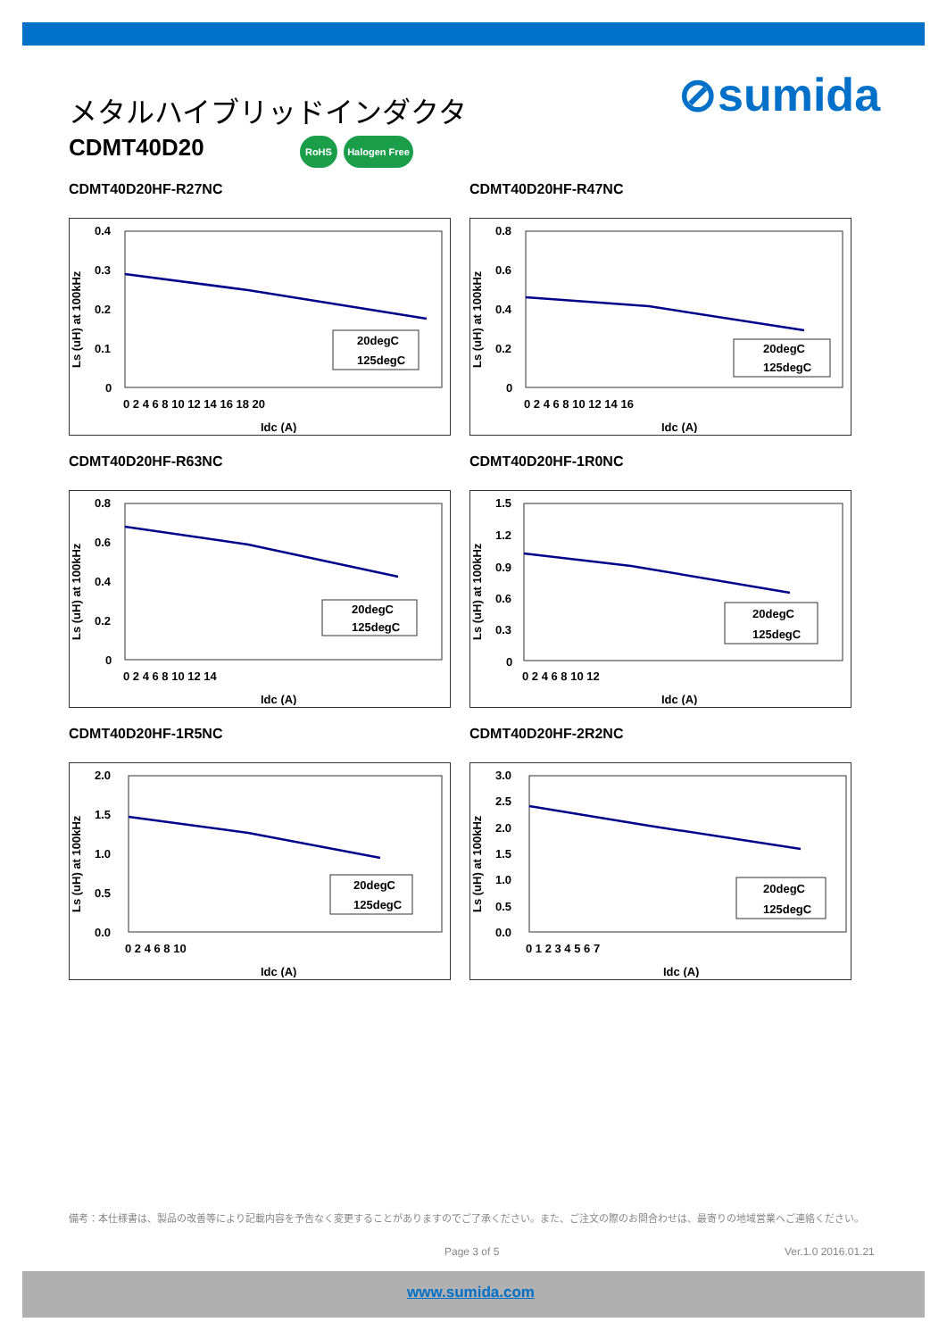メタルハイブリッドインダクタ
CDMT40D20 RoHS Halogen Free
⊘sumida
CDMT40D20HF-R27NC
Ls (uH) at 100kHz
0.4
0.3
0.2
0.1
0
0 2 4 6 8 10 12 14 16 18 20
Idc (A)
20degC
125degC
CDMT40D20HF-R47NC
Ls (uH) at 100kHz
0.8
0.6
0.4
0.2
0
0 2 4 6 8 10 12 14 16
Idc (A)
20degC
125degC
CDMT40D20HF-R63NC
Ls (uH) at 100kHz
0.8
0.6
0.4
0.2
0
0 2 4 6 8 10 12 14
Idc (A)
20degC
125degC
CDMT40D20HF-1R0NC
Ls (uH) at 100kHz
1.5
1.2
0.9
0.6
0.3
0
0 2 4 6 8 10 12
Idc (A)
20degC
125degC
CDMT40D20HF-1R5NC
Ls (uH) at 100kHz
2.0
1.5
1.0
0.5
0.0
0 2 4 6 8 10
Idc (A)
20degC
125degC
CDMT40D20HF-2R2NC
Ls (uH) at 100kHz
3.0
2.5
2.0
1.5
1.0
0.5
0.0
0 1 2 3 4 5 6 7
Idc (A)
20degC
125degC
備考：本仕様書は、製品の改善等により記載内容を予告なく変更することがありますのでご了承ください。また、ご注文の際のお問合わせは、最寄りの地域営業へご連絡ください。
Page 3 of 5 Ver.1.0 2016.01.21
www.sumida.com